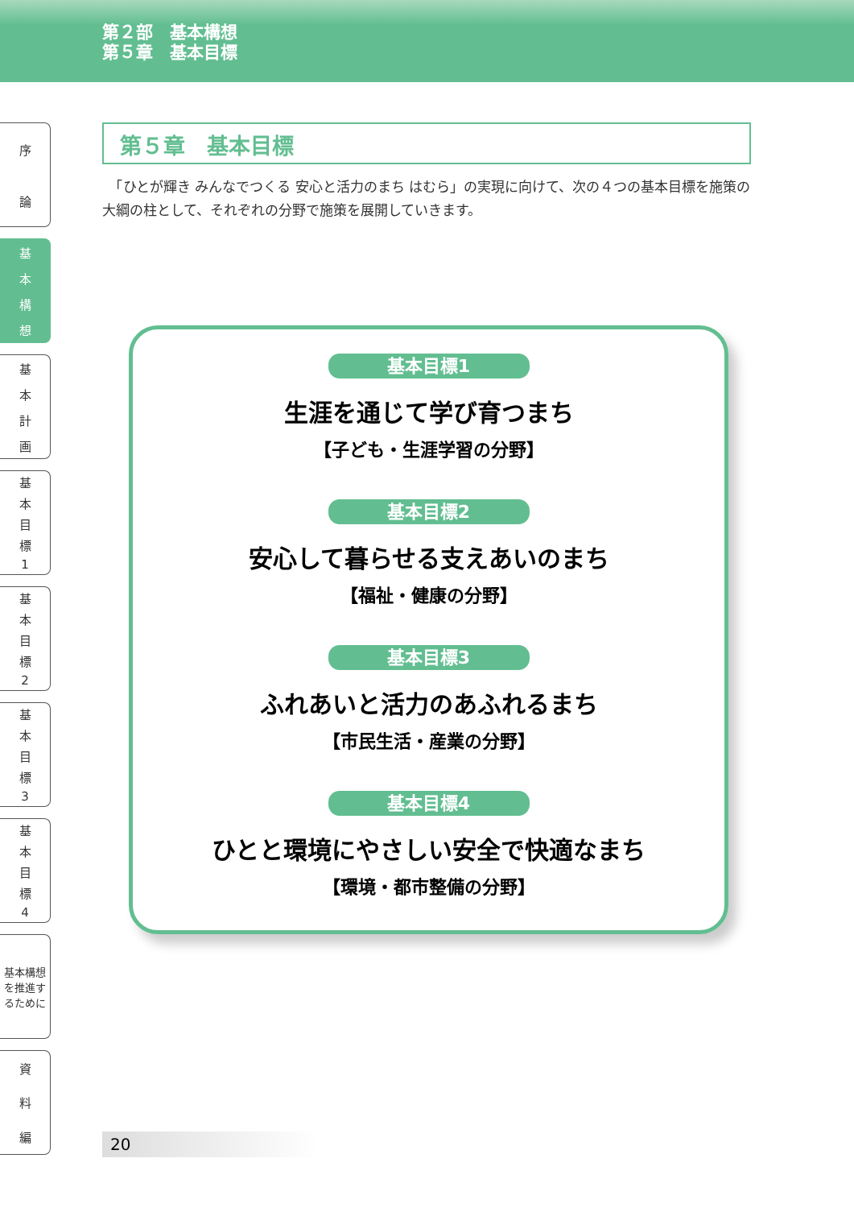第２部　基本構想
第５章　基本目標
序論
基本構想
基本計画
基本目標
1
基本目標
2
基本目標
3
基本目標
4
基本構想を推進するために
資料編
第５章　基本目標
　「ひとが輝き みんなでつくる 安心と活力のまち はむら」の実現に向けて、次の４つの基本目標を施策の大綱の柱として、それぞれの分野で施策を展開していきます。
基本目標1
生涯を通じて学び育つまち
【子ども・生涯学習の分野】
基本目標2
安心して暮らせる支えあいのまち
【福祉・健康の分野】
基本目標3
ふれあいと活力のあふれるまち
【市民生活・産業の分野】
基本目標4
ひとと環境にやさしい安全で快適なまち
【環境・都市整備の分野】
20